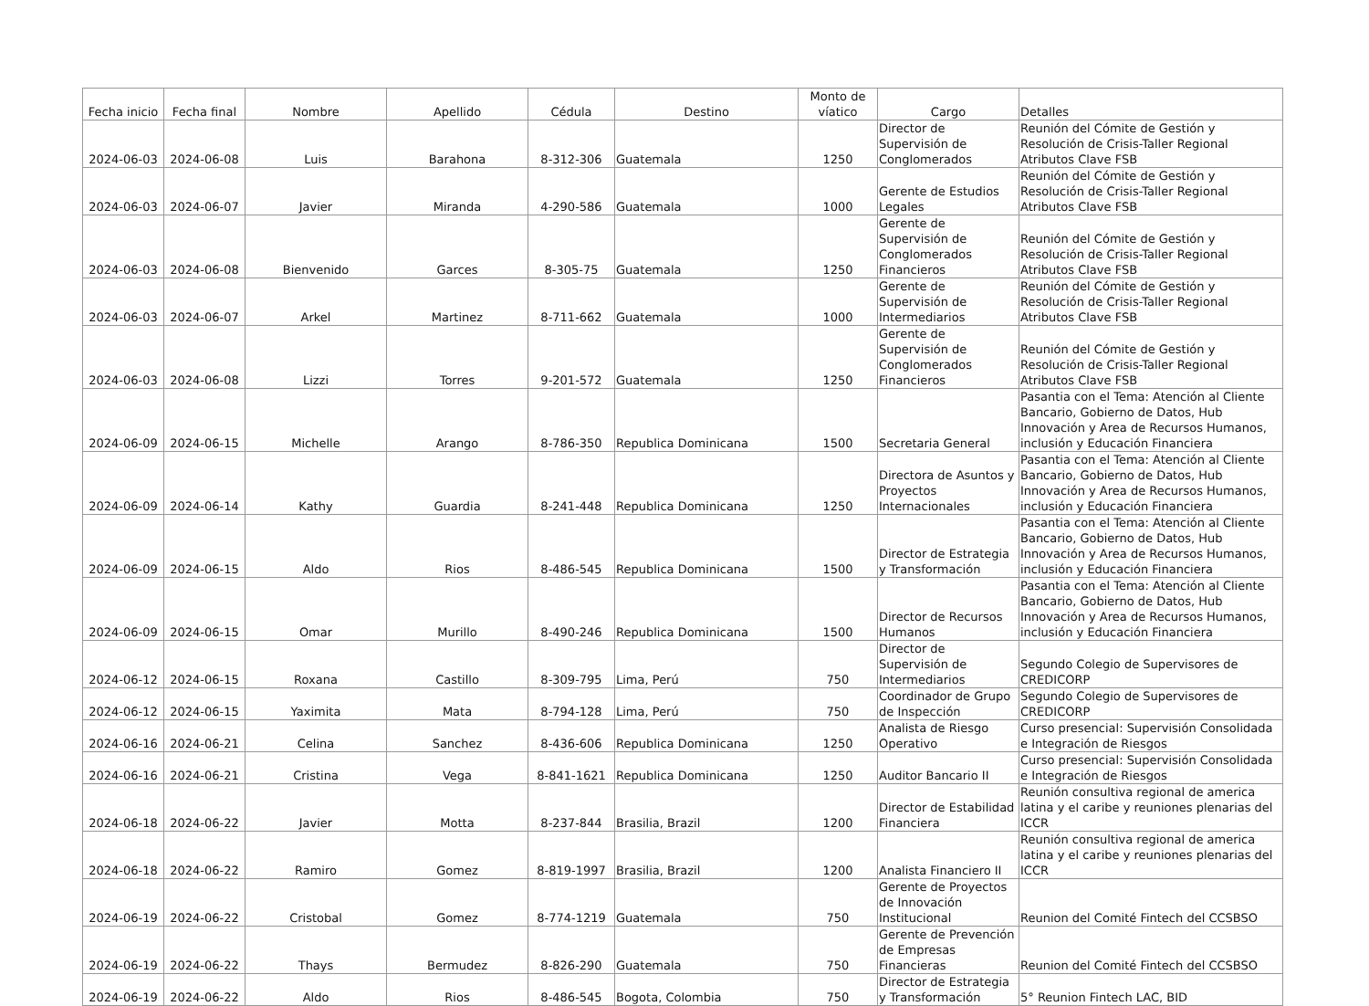| Fecha inicio | Fecha final | Nombre | Apellido | Cédula | Destino | Monto de víatico | Cargo | Detalles |
| --- | --- | --- | --- | --- | --- | --- | --- | --- |
| 2024-06-03 | 2024-06-08 | Luis | Barahona | 8-312-306 | Guatemala | 1250 | Director de Supervisión de Conglomerados | Reunión del Cómite de Gestión y Resolución de Crisis-Taller Regional Atributos Clave FSB |
| 2024-06-03 | 2024-06-07 | Javier | Miranda | 4-290-586 | Guatemala | 1000 | Gerente de Estudios Legales | Reunión del Cómite de Gestión y Resolución de Crisis-Taller Regional Atributos Clave FSB |
| 2024-06-03 | 2024-06-08 | Bienvenido | Garces | 8-305-75 | Guatemala | 1250 | Gerente de Supervisión de Conglomerados Financieros | Reunión del Cómite de Gestión y Resolución de Crisis-Taller Regional Atributos Clave FSB |
| 2024-06-03 | 2024-06-07 | Arkel | Martinez | 8-711-662 | Guatemala | 1000 | Gerente de Supervisión de Intermediarios | Reunión del Cómite de Gestión y Resolución de Crisis-Taller Regional Atributos Clave FSB |
| 2024-06-03 | 2024-06-08 | Lizzi | Torres | 9-201-572 | Guatemala | 1250 | Gerente de Supervisión de Conglomerados Financieros | Reunión del Cómite de Gestión y Resolución de Crisis-Taller Regional Atributos Clave FSB |
| 2024-06-09 | 2024-06-15 | Michelle | Arango | 8-786-350 | Republica Dominicana | 1500 | Secretaria General | Pasantia con el Tema: Atención al Cliente Bancario, Gobierno de Datos, Hub Innovación y Area de Recursos Humanos, inclusión y Educación Financiera |
| 2024-06-09 | 2024-06-14 | Kathy | Guardia | 8-241-448 | Republica Dominicana | 1250 | Directora de Asuntos y Proyectos Internacionales | Pasantia con el Tema: Atención al Cliente Bancario, Gobierno de Datos, Hub Innovación y Area de Recursos Humanos, inclusión y Educación Financiera |
| 2024-06-09 | 2024-06-15 | Aldo | Rios | 8-486-545 | Republica Dominicana | 1500 | Director de Estrategia y Transformación | Pasantia con el Tema: Atención al Cliente Bancario, Gobierno de Datos, Hub Innovación y Area de Recursos Humanos, inclusión y Educación Financiera |
| 2024-06-09 | 2024-06-15 | Omar | Murillo | 8-490-246 | Republica Dominicana | 1500 | Director de Recursos Humanos | Pasantia con el Tema: Atención al Cliente Bancario, Gobierno de Datos, Hub Innovación y Area de Recursos Humanos, inclusión y Educación Financiera |
| 2024-06-12 | 2024-06-15 | Roxana | Castillo | 8-309-795 | Lima, Perú | 750 | Director de Supervisión de Intermediarios | Segundo Colegio de Supervisores de CREDICORP |
| 2024-06-12 | 2024-06-15 | Yaximita | Mata | 8-794-128 | Lima, Perú | 750 | Coordinador de Grupo de Inspección | Segundo Colegio de Supervisores de CREDICORP |
| 2024-06-16 | 2024-06-21 | Celina | Sanchez | 8-436-606 | Republica Dominicana | 1250 | Analista de Riesgo Operativo | Curso presencial: Supervisión Consolidada e Integración de Riesgos |
| 2024-06-16 | 2024-06-21 | Cristina | Vega | 8-841-1621 | Republica Dominicana | 1250 | Auditor Bancario II | Curso presencial: Supervisión Consolidada e Integración de Riesgos |
| 2024-06-18 | 2024-06-22 | Javier | Motta | 8-237-844 | Brasilia, Brazil | 1200 | Director de Estabilidad Financiera | Reunión consultiva regional de america latina y el caribe y reuniones plenarias del ICCR |
| 2024-06-18 | 2024-06-22 | Ramiro | Gomez | 8-819-1997 | Brasilia, Brazil | 1200 | Analista Financiero II | Reunión consultiva regional de america latina y el caribe y reuniones plenarias del ICCR |
| 2024-06-19 | 2024-06-22 | Cristobal | Gomez | 8-774-1219 | Guatemala | 750 | Gerente de Proyectos de Innovación Institucional | Reunion del Comité Fintech del CCSBSO |
| 2024-06-19 | 2024-06-22 | Thays | Bermudez | 8-826-290 | Guatemala | 750 | Gerente de Prevención de Empresas Financieras | Reunion del Comité Fintech del CCSBSO |
| 2024-06-19 | 2024-06-22 | Aldo | Rios | 8-486-545 | Bogota, Colombia | 750 | Director de Estrategia y Transformación | 5° Reunion Fintech LAC, BID |